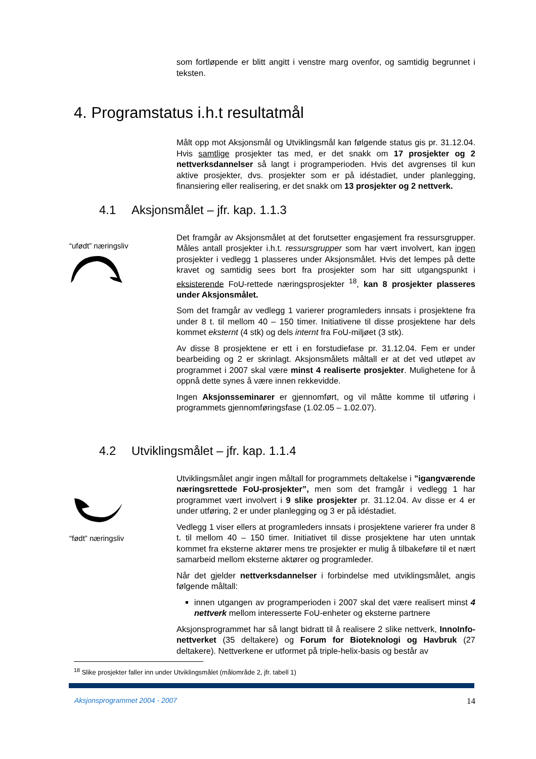som fortløpende er blitt angitt i venstre marg ovenfor, og samtidig begrunnet i teksten.
4. Programstatus i.h.t resultatmål
Målt opp mot Aksjonsmål og Utviklingsmål kan følgende status gis pr. 31.12.04. Hvis samtlige prosjekter tas med, er det snakk om 17 prosjekter og 2 nettverksdannelser så langt i programperioden. Hvis det avgrenses til kun aktive prosjekter, dvs. prosjekter som er på idéstadiet, under planlegging, finansiering eller realisering, er det snakk om 13 prosjekter og 2 nettverk.
4.1 Aksjonsmålet – jfr. kap. 1.1.3
“ufødt” næringsliv
Det framgår av Aksjonsmålet at det forutsetter engasjement fra ressursgrupper. Måles antall prosjekter i.h.t. ressursgrupper som har vært involvert, kan ingen prosjekter i vedlegg 1 plasseres under Aksjonsmålet. Hvis det lempes på dette kravet og samtidig sees bort fra prosjekter som har sitt utgangspunkt i eksisterende FoU-rettede næringsprosjekter <sup>18</sup>, kan 8 prosjekter plasseres under Aksjonsmålet.
Som det framgår av vedlegg 1 varierer programleders innsats i prosjektene fra under 8 t. til mellom 40 – 150 timer. Initiativene til disse prosjektene har dels kommet eksternt (4 stk) og dels internt fra FoU-miljøet (3 stk).
Av disse 8 prosjektene er ett i en forstudiefase pr. 31.12.04. Fem er under bearbeiding og 2 er skrinlagt. Aksjonsmålets måltall er at det ved utløpet av programmet i 2007 skal være minst 4 realiserte prosjekter. Mulighetene for å oppnå dette synes å være innen rekkevidde.
Ingen Aksjonsseminarer er gjennomført, og vil måtte komme til utføring i programmets gjennomføringsfase (1.02.05 – 1.02.07).
4.2 Utviklingsmålet – jfr. kap. 1.1.4
“født” næringsliv
Utviklingsmålet angir ingen måltall for programmets deltakelse i ”igangværende næringsrettede FoU-prosjekter”, men som det framgår i vedlegg 1 har programmet vært involvert i 9 slike prosjekter pr. 31.12.04. Av disse er 4 er under utføring, 2 er under planlegging og 3 er på idéstadiet.
Vedlegg 1 viser ellers at programleders innsats i prosjektene varierer fra under 8 t. til mellom 40 – 150 timer. Initiativet til disse prosjektene har uten unntak kommet fra eksterne aktører mens tre prosjekter er mulig å tilbakeføre til et nært samarbeid mellom eksterne aktører og programleder.
Når det gjelder nettverksdannelser i forbindelse med utviklingsmålet, angis følgende måltall:
innen utgangen av programperioden i 2007 skal det være realisert minst 4 nettverk mellom interesserte FoU-enheter og eksterne partnere
Aksjonsprogrammet har så langt bidratt til å realisere 2 slike nettverk, InnoInfo-nettverket (35 deltakere) og Forum for Bioteknologi og Havbruk (27 deltakere). Nettverkene er utformet på triple-helix-basis og består av
<sup>18</sup> Slike prosjekter faller inn under Utviklingsmålet (målområde 2, jfr. tabell 1)
Aksjonsprogrammet 2004 - 2007 14